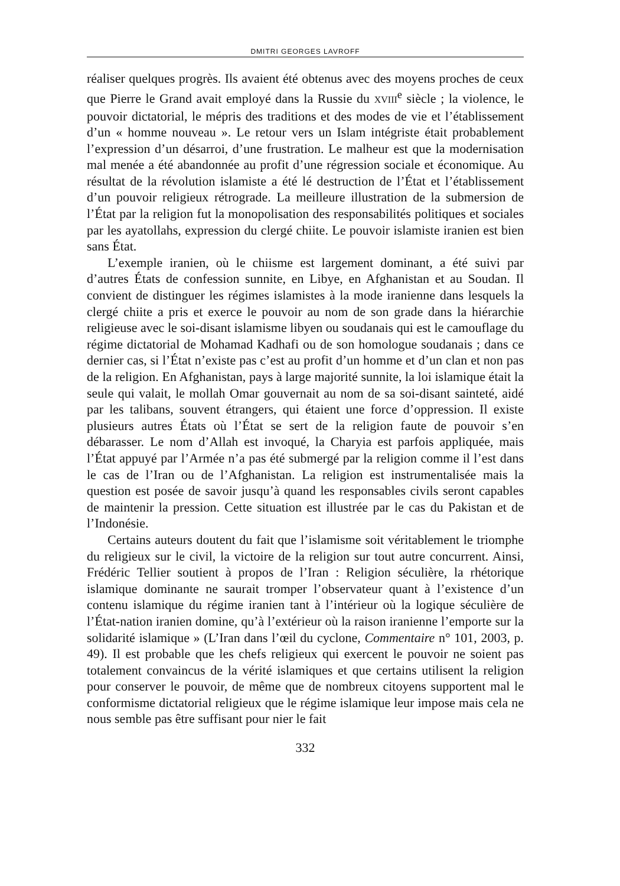DMITRI GEORGES LAVROFF
réaliser quelques progrès. Ils avaient été obtenus avec des moyens proches de ceux que Pierre le Grand avait employé dans la Russie du XVIII<sup>e</sup> siècle ; la violence, le pouvoir dictatorial, le mépris des traditions et des modes de vie et l’établissement d’un « homme nouveau ». Le retour vers un Islam intégriste était probablement l’expression d’un désarroi, d’une frustration. Le malheur est que la modernisation mal menée a été abandonnée au profit d’une régression sociale et économique. Au résultat de la révolution islamiste a été lé destruction de l’État et l’établissement d’un pouvoir religieux rétrograde. La meilleure illustration de la submersion de l’État par la religion fut la monopolisation des responsabilités politiques et sociales par les ayatollahs, expression du clergé chiite. Le pouvoir islamiste iranien est bien sans État.
L’exemple iranien, où le chiisme est largement dominant, a été suivi par d’autres États de confession sunnite, en Libye, en Afghanistan et au Soudan. Il convient de distinguer les régimes islamistes à la mode iranienne dans lesquels la clergé chiite a pris et exerce le pouvoir au nom de son grade dans la hiérarchie religieuse avec le soi-disant islamisme libyen ou soudanais qui est le camouflage du régime dictatorial de Mohamad Kadhafi ou de son homologue soudanais ; dans ce dernier cas, si l’État n’existe pas c’est au profit d’un homme et d’un clan et non pas de la religion. En Afghanistan, pays à large majorité sunnite, la loi islamique était la seule qui valait, le mollah Omar gouvernait au nom de sa soi-disant sainteté, aidé par les talibans, souvent étrangers, qui étaient une force d’oppression. Il existe plusieurs autres États où l’État se sert de la religion faute de pouvoir s’en débarasser. Le nom d’Allah est invoqué, la Charyia est parfois appliquée, mais l’État appuyé par l’Armée n’a pas été submergé par la religion comme il l’est dans le cas de l’Iran ou de l’Afghanistan. La religion est instrumentalisée mais la question est posée de savoir jusqu’à quand les responsables civils seront capables de maintenir la pression. Cette situation est illustrée par le cas du Pakistan et de l’Indonésie.
Certains auteurs doutent du fait que l’islamisme soit véritablement le triomphe du religieux sur le civil, la victoire de la religion sur tout autre concurrent. Ainsi, Frédéric Tellier soutient à propos de l’Iran : Religion séculière, la rhétorique islamique dominante ne saurait tromper l’observateur quant à l’existence d’un contenu islamique du régime iranien tant à l’intérieur où la logique séculière de l’État-nation iranien domine, qu’à l’extérieur où la raison iranienne l’emporte sur la solidarité islamique » (L’Iran dans l’œil du cyclone, Commentaire n° 101, 2003, p. 49). Il est probable que les chefs religieux qui exercent le pouvoir ne soient pas totalement convaincus de la vérité islamiques et que certains utilisent la religion pour conserver le pouvoir, de même que de nombreux citoyens supportent mal le conformisme dictatorial religieux que le régime islamique leur impose mais cela ne nous semble pas être suffisant pour nier le fait
332